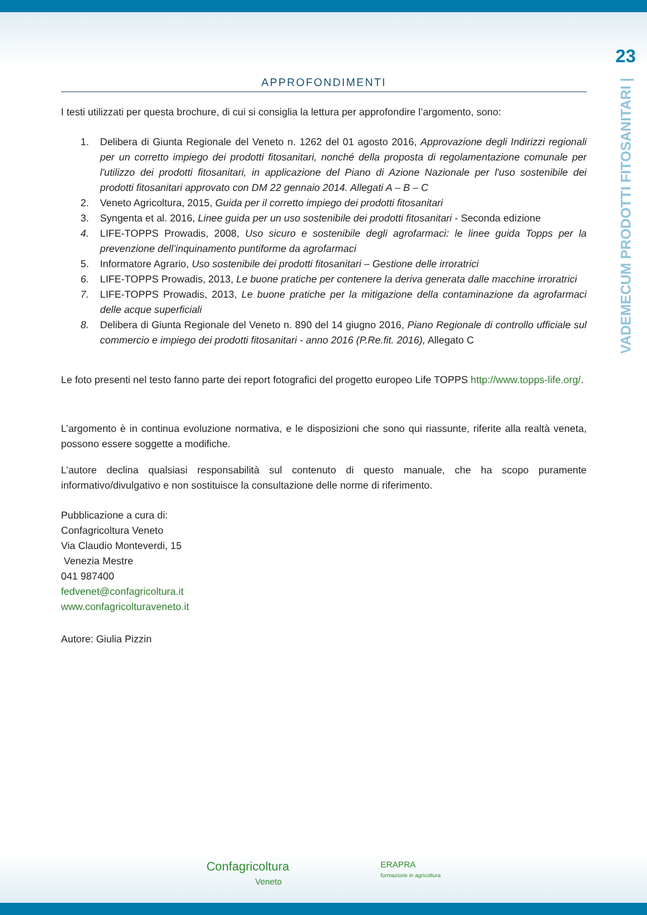23
VADEMECUM PRODOTTI FITOSANITARI |
APPROFONDIMENTI
I testi utilizzati per questa brochure, di cui si consiglia la lettura per approfondire l’argomento, sono:
1. Delibera di Giunta Regionale del Veneto n. 1262 del 01 agosto 2016, Approvazione degli Indirizzi regionali per un corretto impiego dei prodotti fitosanitari, nonché della proposta di regolamentazione comunale per l'utilizzo dei prodotti fitosanitari, in applicazione del Piano di Azione Nazionale per l'uso sostenibile dei prodotti fitosanitari approvato con DM 22 gennaio 2014. Allegati A – B – C
2. Veneto Agricoltura, 2015, Guida per il corretto impiego dei prodotti fitosanitari
3. Syngenta et al. 2016, Linee guida per un uso sostenibile dei prodotti fitosanitari - Seconda edizione
4. LIFE-TOPPS Prowadis, 2008, Uso sicuro e sostenibile degli agrofarmaci: le linee guida Topps per la prevenzione dell’inquinamento puntiforme da agrofarmaci
5. Informatore Agrario, Uso sostenibile dei prodotti fitosanitari – Gestione delle irroratrici
6. LIFE-TOPPS Prowadis, 2013, Le buone pratiche per contenere la deriva generata dalle macchine irroratrici
7. LIFE-TOPPS Prowadis, 2013, Le buone pratiche per la mitigazione della contaminazione da agrofarmaci delle acque superficiali
8. Delibera di Giunta Regionale del Veneto n. 890 del 14 giugno 2016, Piano Regionale di controllo ufficiale sul commercio e impiego dei prodotti fitosanitari - anno 2016 (P.Re.fit. 2016), Allegato C
Le foto presenti nel testo fanno parte dei report fotografici del progetto europeo Life TOPPS http://www.topps-life.org/.
L’argomento è in continua evoluzione normativa, e le disposizioni che sono qui riassunte, riferite alla realtà veneta, possono essere soggette a modifiche.
L’autore declina qualsiasi responsabilità sul contenuto di questo manuale, che ha scopo puramente informativo/divulgativo e non sostituisce la consultazione delle norme di riferimento.
Pubblicazione a cura di:
Confagricoltura Veneto
Via Claudio Monteverdi, 15
Venezia Mestre
041 987400
fedvenet@confagricoltura.it
www.confagricolturaveneto.it
Autore: Giulia Pizzin
Confagricoltura
Veneto
ERAPRA
formazione in agricoltura